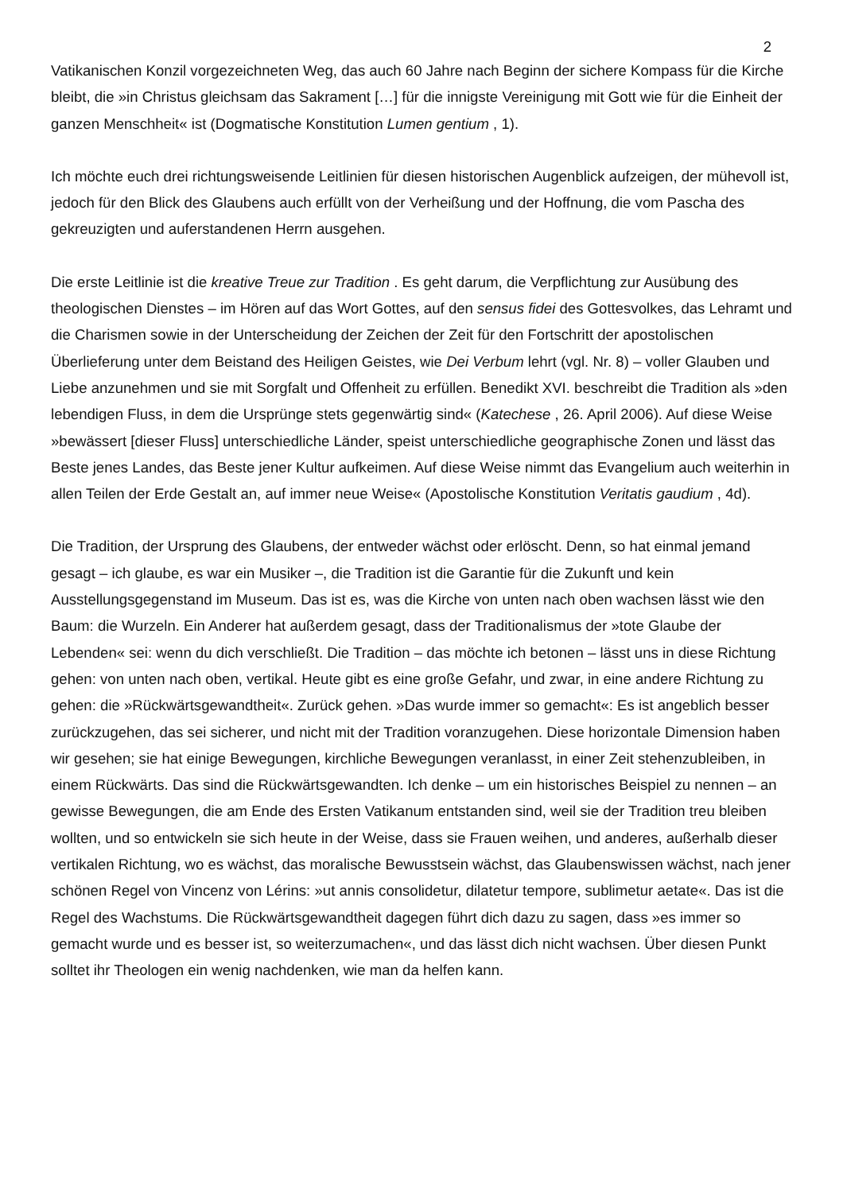2
Vatikanischen Konzil vorgezeichneten Weg, das auch 60 Jahre nach Beginn der sichere Kompass für die Kirche bleibt, die »in Christus gleichsam das Sakrament […] für die innigste Vereinigung mit Gott wie für die Einheit der ganzen Menschheit« ist (Dogmatische Konstitution Lumen gentium , 1).
Ich möchte euch drei richtungsweisende Leitlinien für diesen historischen Augenblick aufzeigen, der mühevoll ist, jedoch für den Blick des Glaubens auch erfüllt von der Verheißung und der Hoffnung, die vom Pascha des gekreuzigten und auferstandenen Herrn ausgehen.
Die erste Leitlinie ist die kreative Treue zur Tradition . Es geht darum, die Verpflichtung zur Ausübung des theologischen Dienstes – im Hören auf das Wort Gottes, auf den sensus fidei des Gottesvolkes, das Lehramt und die Charismen sowie in der Unterscheidung der Zeichen der Zeit für den Fortschritt der apostolischen Überlieferung unter dem Beistand des Heiligen Geistes, wie Dei Verbum lehrt (vgl. Nr. 8) – voller Glauben und Liebe anzunehmen und sie mit Sorgfalt und Offenheit zu erfüllen. Benedikt XVI. beschreibt die Tradition als »den lebendigen Fluss, in dem die Ursprünge stets gegenwärtig sind« (Katechese , 26. April 2006). Auf diese Weise »bewässert [dieser Fluss] unterschiedliche Länder, speist unterschiedliche geographische Zonen und lässt das Beste jenes Landes, das Beste jener Kultur aufkeimen. Auf diese Weise nimmt das Evangelium auch weiterhin in allen Teilen der Erde Gestalt an, auf immer neue Weise« (Apostolische Konstitution Veritatis gaudium , 4d).
Die Tradition, der Ursprung des Glaubens, der entweder wächst oder erlöscht. Denn, so hat einmal jemand gesagt – ich glaube, es war ein Musiker –, die Tradition ist die Garantie für die Zukunft und kein Ausstellungsgegenstand im Museum. Das ist es, was die Kirche von unten nach oben wachsen lässt wie den Baum: die Wurzeln. Ein Anderer hat außerdem gesagt, dass der Traditionalismus der »tote Glaube der Lebenden« sei: wenn du dich verschließt. Die Tradition – das möchte ich betonen – lässt uns in diese Richtung gehen: von unten nach oben, vertikal. Heute gibt es eine große Gefahr, und zwar, in eine andere Richtung zu gehen: die »Rückwärtsgewandtheit«. Zurück gehen. »Das wurde immer so gemacht«: Es ist angeblich besser zurückzugehen, das sei sicherer, und nicht mit der Tradition voranzugehen. Diese horizontale Dimension haben wir gesehen; sie hat einige Bewegungen, kirchliche Bewegungen veranlasst, in einer Zeit stehenzubleiben, in einem Rückwärts. Das sind die Rückwärtsgewandten. Ich denke – um ein historisches Beispiel zu nennen – an gewisse Bewegungen, die am Ende des Ersten Vatikanum entstanden sind, weil sie der Tradition treu bleiben wollten, und so entwickeln sie sich heute in der Weise, dass sie Frauen weihen, und anderes, außerhalb dieser vertikalen Richtung, wo es wächst, das moralische Bewusstsein wächst, das Glaubenswissen wächst, nach jener schönen Regel von Vincenz von Lérins: »ut annis consolidetur, dilatetur tempore, sublimetur aetate«. Das ist die Regel des Wachstums. Die Rückwärtsgewandtheit dagegen führt dich dazu zu sagen, dass »es immer so gemacht wurde und es besser ist, so weiterzumachen«, und das lässt dich nicht wachsen. Über diesen Punkt solltet ihr Theologen ein wenig nachdenken, wie man da helfen kann.